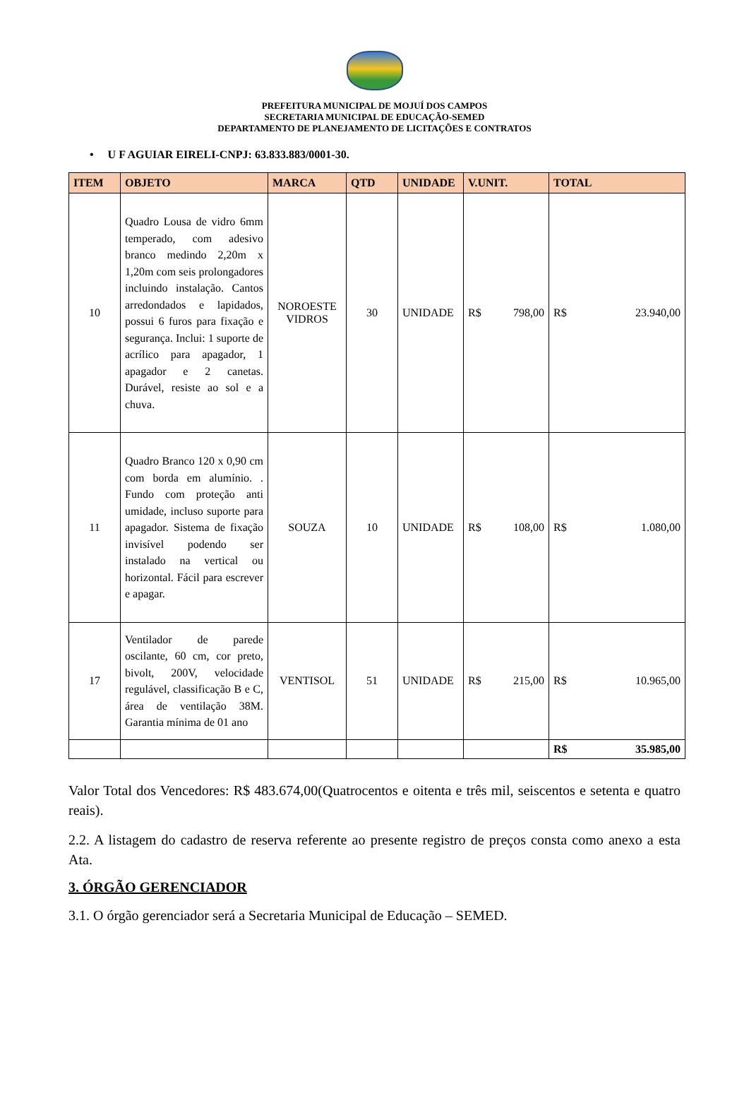PREFEITURA MUNICIPAL DE MOJUÍ DOS CAMPOS
SECRETARIA MUNICIPAL DE EDUCAÇÃO-SEMED
DEPARTAMENTO DE PLANEJAMENTO DE LICITAÇÕES E CONTRATOS
• U F AGUIAR EIRELI-CNPJ: 63.833.883/0001-30.
| ITEM | OBJETO | MARCA | QTD | UNIDADE | V.UNIT. | TOTAL |
| --- | --- | --- | --- | --- | --- | --- |
| 10 | Quadro Lousa de vidro 6mm temperado, com adesivo branco medindo 2,20m x 1,20m com seis prolongadores incluindo instalação. Cantos arredondados e lapidados, possui 6 furos para fixação e segurança. Inclui: 1 suporte de acrílico para apagador, 1 apagador e 2 canetas. Durável, resiste ao sol e a chuva. | NOROESTE VIDROS | 30 | UNIDADE | R$ 798,00 | R$ 23.940,00 |
| 11 | Quadro Branco 120 x 0,90 cm com borda em alumínio. . Fundo com proteção anti umidade, incluso suporte para apagador. Sistema de fixação invisível podendo ser instalado na vertical ou horizontal. Fácil para escrever e apagar. | SOUZA | 10 | UNIDADE | R$ 108,00 | R$ 1.080,00 |
| 17 | Ventilador de parede oscilante, 60 cm, cor preto, bivolt, 200V, velocidade regulável, classificação B e C, área de ventilação 38M. Garantia mínima de 01 ano | VENTISOL | 51 | UNIDADE | R$ 215,00 | R$ 10.965,00 |
| | | | | | | R$ 35.985,00 |
Valor Total dos Vencedores: R$ 483.674,00(Quatrocentos e oitenta e três mil, seiscentos e setenta e quatro reais).
2.2. A listagem do cadastro de reserva referente ao presente registro de preços consta como anexo a esta Ata.
3. ÓRGÃO GERENCIADOR
3.1. O órgão gerenciador será a Secretaria Municipal de Educação – SEMED.